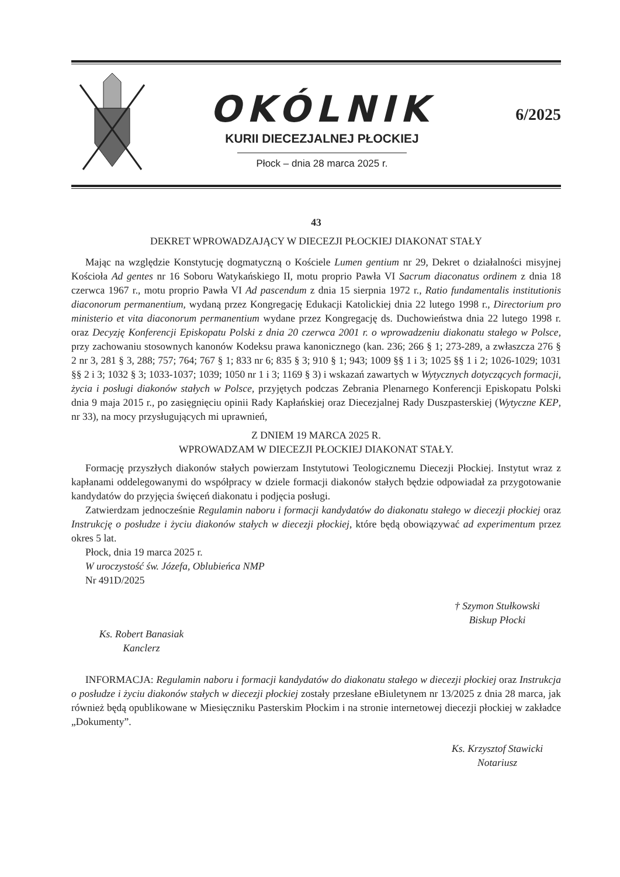OKÓLNIK
KURII DIECEZJALNEJ PŁOCKIEJ
Płock – dnia 28 marca 2025 r.
6/2025
43
DEKRET WPROWADZAJĄCY W DIECEZJI PŁOCKIEJ DIAKONAT STAŁY
Mając na względzie Konstytucję dogmatyczną o Kościele Lumen gentium nr 29, Dekret o działalności misyjnej Kościoła Ad gentes nr 16 Soboru Watykańskiego II, motu proprio Pawła VI Sacrum diaconatus ordinem z dnia 18 czerwca 1967 r., motu proprio Pawła VI Ad pascendum z dnia 15 sierpnia 1972 r., Ratio fundamentalis institutionis diaconorum permanentium, wydaną przez Kongregację Edukacji Katolickiej dnia 22 lutego 1998 r., Directorium pro ministerio et vita diaconorum permanentium wydane przez Kongregację ds. Duchowieństwa dnia 22 lutego 1998 r. oraz Decyzję Konferencji Episkopatu Polski z dnia 20 czerwca 2001 r. o wprowadzeniu diakonatu stałego w Polsce, przy zachowaniu stosownych kanonów Kodeksu prawa kanonicznego (kan. 236; 266 § 1; 273-289, a zwłaszcza 276 § 2 nr 3, 281 § 3, 288; 757; 764; 767 § 1; 833 nr 6; 835 § 3; 910 § 1; 943; 1009 §§ 1 i 3; 1025 §§ 1 i 2; 1026-1029; 1031 §§ 2 i 3; 1032 § 3; 1033-1037; 1039; 1050 nr 1 i 3; 1169 § 3) i wskazań zawartych w Wytycznych dotyczących formacji, życia i posługi diakonów stałych w Polsce, przyjętych podczas Zebrania Plenarnego Konferencji Episkopatu Polski dnia 9 maja 2015 r., po zasięgnięciu opinii Rady Kapłańskiej oraz Diecezjalnej Rady Duszpasterskiej (Wytyczne KEP, nr 33), na mocy przysługujących mi uprawnień,
Z DNIEM 19 MARCA 2025 R.
WPROWADZAM W DIECEZJI PŁOCKIEJ DIAKONAT STAŁY.
Formację przyszłych diakonów stałych powierzam Instytutowi Teologicznemu Diecezji Płockiej. Instytut wraz z kapłanami oddelegowanymi do współpracy w dziele formacji diakonów stałych będzie odpowiadał za przygotowanie kandydatów do przyjęcia święceń diakonatu i podjęcia posługi.
Zatwierdzam jednocześnie Regulamin naboru i formacji kandydatów do diakonatu stałego w diecezji płockiej oraz Instrukcję o posłudze i życiu diakonów stałych w diecezji płockiej, które będą obowiązywać ad experimentum przez okres 5 lat.
Płock, dnia 19 marca 2025 r.
W uroczystość św. Józefa, Oblubieńca NMP
Nr 491D/2025
† Szymon Stułkowski
Biskup Płocki
Ks. Robert Banasiak
Kanclerz
INFORMACJA: Regulamin naboru i formacji kandydatów do diakonatu stałego w diecezji płockiej oraz Instrukcja o posłudze i życiu diakonów stałych w diecezji płockiej zostały przesłane eBiuletynem nr 13/2025 z dnia 28 marca, jak również będą opublikowane w Miesięczniku Pasterskim Płockim i na stronie internetowej diecezji płockiej w zakładce „Dokumenty”.
Ks. Krzysztof Stawicki
Notariusz